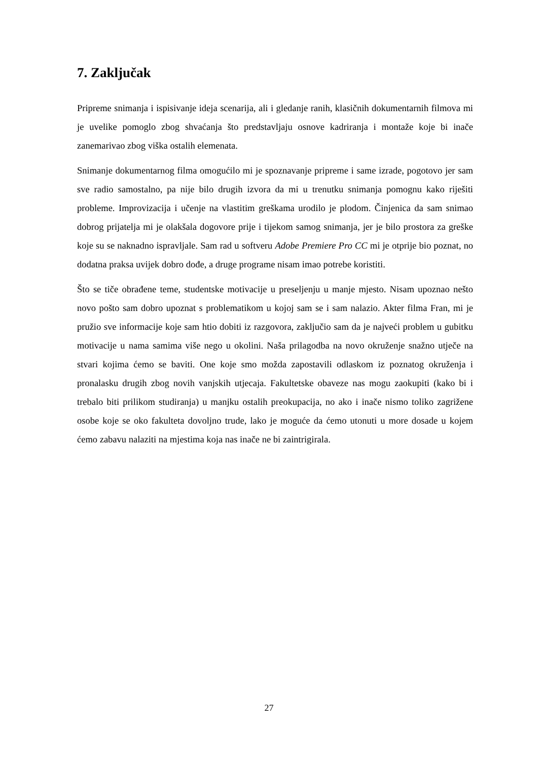7. Zaključak
Pripreme snimanja i ispisivanje ideja scenarija, ali i gledanje ranih, klasičnih dokumentarnih filmova mi je uvelike pomoglo zbog shvaćanja što predstavljaju osnove kadriranja i montaže koje bi inače zanemarivao zbog viška ostalih elemenata.
Snimanje dokumentarnog filma omogućilo mi je spoznavanje pripreme i same izrade, pogotovo jer sam sve radio samostalno, pa nije bilo drugih izvora da mi u trenutku snimanja pomognu kako riješiti probleme. Improvizacija i učenje na vlastitim greškama urodilo je plodom. Činjenica da sam snimao dobrog prijatelja mi je olakšala dogovore prije i tijekom samog snimanja, jer je bilo prostora za greške koje su se naknadno ispravljale. Sam rad u softveru Adobe Premiere Pro CC mi je otprije bio poznat, no dodatna praksa uvijek dobro dođe, a druge programe nisam imao potrebe koristiti.
Što se tiče obrađene teme, studentske motivacije u preseljenju u manje mjesto. Nisam upoznao nešto novo pošto sam dobro upoznat s problematikom u kojoj sam se i sam nalazio. Akter filma Fran, mi je pružio sve informacije koje sam htio dobiti iz razgovora, zaključio sam da je najveći problem u gubitku motivacije u nama samima više nego u okolini. Naša prilagodba na novo okruženje snažno utječe na stvari kojima ćemo se baviti. One koje smo možda zapostavili odlaskom iz poznatog okruženja i pronalasku drugih zbog novih vanjskih utjecaja. Fakultetske obaveze nas mogu zaokupiti (kako bi i trebalo biti prilikom studiranja) u manjku ostalih preokupacija, no ako i inače nismo toliko zagrižene osobe koje se oko fakulteta dovoljno trude, lako je moguće da ćemo utonuti u more dosade u kojem ćemo zabavu nalaziti na mjestima koja nas inače ne bi zaintrigirala.
27